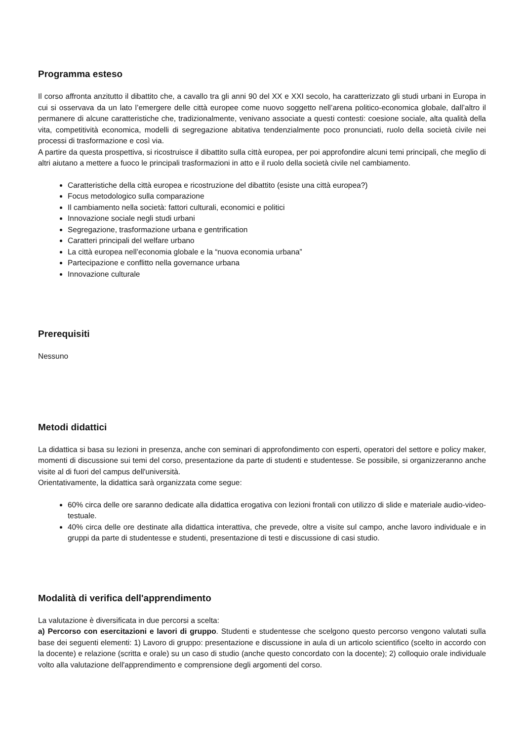Programma esteso
Il corso affronta anzitutto il dibattito che, a cavallo tra gli anni 90 del XX e XXI secolo, ha caratterizzato gli studi urbani in Europa in cui si osservava da un lato l’emergere delle città europee come nuovo soggetto nell’arena politico-economica globale, dall’altro il permanere di alcune caratteristiche che, tradizionalmente, venivano associate a questi contesti: coesione sociale, alta qualità della vita, competitività economica, modelli di segregazione abitativa tendenzialmente poco pronunciati, ruolo della società civile nei processi di trasformazione e così via.
A partire da questa prospettiva, si ricostruisce il dibattito sulla città europea, per poi approfondire alcuni temi principali, che meglio di altri aiutano a mettere a fuoco le principali trasformazioni in atto e il ruolo della società civile nel cambiamento.
Caratteristiche della città europea e ricostruzione del dibattito (esiste una città europea?)
Focus metodologico sulla comparazione
Il cambiamento nella società: fattori culturali, economici e politici
Innovazione sociale negli studi urbani
Segregazione, trasformazione urbana e gentrification
Caratteri principali del welfare urbano
La città europea nell’economia globale e la “nuova economia urbana”
Partecipazione e conflitto nella governance urbana
Innovazione culturale
Prerequisiti
Nessuno
Metodi didattici
La didattica si basa su lezioni in presenza, anche con seminari di approfondimento con esperti, operatori del settore e policy maker, momenti di discussione sui temi del corso, presentazione da parte di studenti e studentesse. Se possibile, si organizzeranno anche visite al di fuori del campus dell'università.
Orientativamente, la didattica sarà organizzata come segue:
60% circa delle ore saranno dedicate alla didattica erogativa con lezioni frontali con utilizzo di slide e materiale audio-video-testuale.
40% circa delle ore destinate alla didattica interattiva, che prevede, oltre a visite sul campo, anche lavoro individuale e in gruppi da parte di studentesse e studenti, presentazione di testi e discussione di casi studio.
Modalità di verifica dell'apprendimento
La valutazione è diversificata in due percorsi a scelta:
a) Percorso con esercitazioni e lavori di gruppo. Studenti e studentesse che scelgono questo percorso vengono valutati sulla base dei seguenti elementi: 1) Lavoro di gruppo: presentazione e discussione in aula di un articolo scientifico (scelto in accordo con la docente) e relazione (scritta e orale) su un caso di studio (anche questo concordato con la docente); 2) colloquio orale individuale volto alla valutazione dell'apprendimento e comprensione degli argomenti del corso.